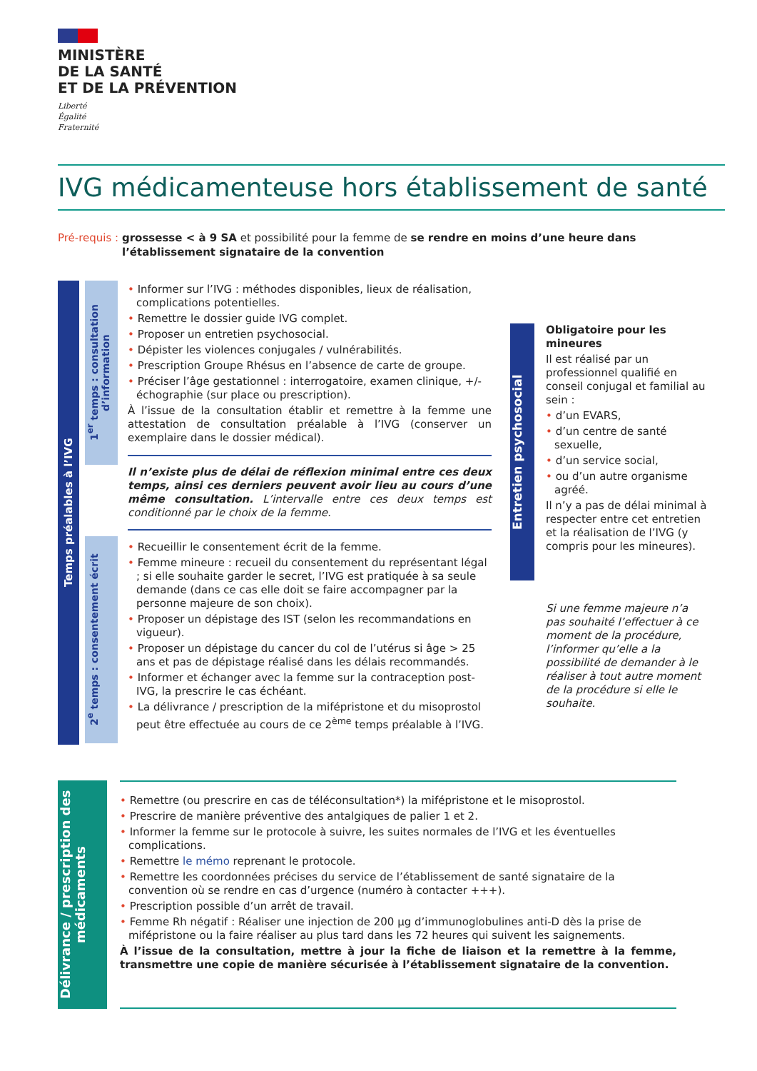MINISTÈRE
DE LA SANTÉ
ET DE LA PRÉVENTION
Liberté
Égalité
Fraternité
IVG médicamenteuse hors établissement de santé
Pré-requis : grossesse < à 9 SA et possibilité pour la femme de se rendre en moins d’une heure dans l’établissement signataire de la convention
Temps préalables à l’IVG
1<sup>er</sup> temps : consultation d’information
2<sup>e</sup> temps : consentement écrit
Informer sur l’IVG : méthodes disponibles, lieux de réalisation, complications potentielles.
Remettre le dossier guide IVG complet.
Proposer un entretien psychosocial.
Dépister les violences conjugales / vulnérabilités.
Prescription Groupe Rhésus en l’absence de carte de groupe.
Préciser l’âge gestationnel : interrogatoire, examen clinique, +/- échographie (sur place ou prescription).
À l’issue de la consultation établir et remettre à la femme une attestation de consultation préalable à l’IVG (conserver un exemplaire dans le dossier médical).
Il n’existe plus de délai de réflexion minimal entre ces deux temps, ainsi ces derniers peuvent avoir lieu au cours d’une même consultation. L’intervalle entre ces deux temps est conditionné par le choix de la femme.
Recueillir le consentement écrit de la femme.
Femme mineure : recueil du consentement du représentant légal ; si elle souhaite garder le secret, l’IVG est pratiquée à sa seule demande (dans ce cas elle doit se faire accompagner par la personne majeure de son choix).
Proposer un dépistage des IST (selon les recommandations en vigueur).
Proposer un dépistage du cancer du col de l’utérus si âge > 25 ans et pas de dépistage réalisé dans les délais recommandés.
Informer et échanger avec la femme sur la contraception post-IVG, la prescrire le cas échéant.
La délivrance / prescription de la mifépristone et du misoprostol peut être effectuée au cours de ce 2<sup>ème</sup> temps préalable à l’IVG.
Entretien psychosocial
Obligatoire pour les mineures
Il est réalisé par un professionnel qualifié en conseil conjugal et familial au sein :
d’un EVARS,
d’un centre de santé sexuelle,
d’un service social,
ou d’un autre organisme agréé.
Il n’y a pas de délai minimal à respecter entre cet entretien et la réalisation de l’IVG (y compris pour les mineures).
Si une femme majeure n’a pas souhaité l’effectuer à ce moment de la procédure, l’informer qu’elle a la possibilité de demander à le réaliser à tout autre moment de la procédure si elle le souhaite.
Délivrance / prescription des médicaments
Remettre (ou prescrire en cas de téléconsultation*) la mifépristone et le misoprostol.
Prescrire de manière préventive des antalgiques de palier 1 et 2.
Informer la femme sur le protocole à suivre, les suites normales de l’IVG et les éventuelles complications.
Remettre le mémo reprenant le protocole.
Remettre les coordonnées précises du service de l’établissement de santé signataire de la convention où se rendre en cas d’urgence (numéro à contacter +++).
Prescription possible d’un arrêt de travail.
Femme Rh négatif : Réaliser une injection de 200 µg d’immunoglobulines anti-D dès la prise de mifépristone ou la faire réaliser au plus tard dans les 72 heures qui suivent les saignements.
À l’issue de la consultation, mettre à jour la fiche de liaison et la remettre à la femme, transmettre une copie de manière sécurisée à l’établissement signataire de la convention.